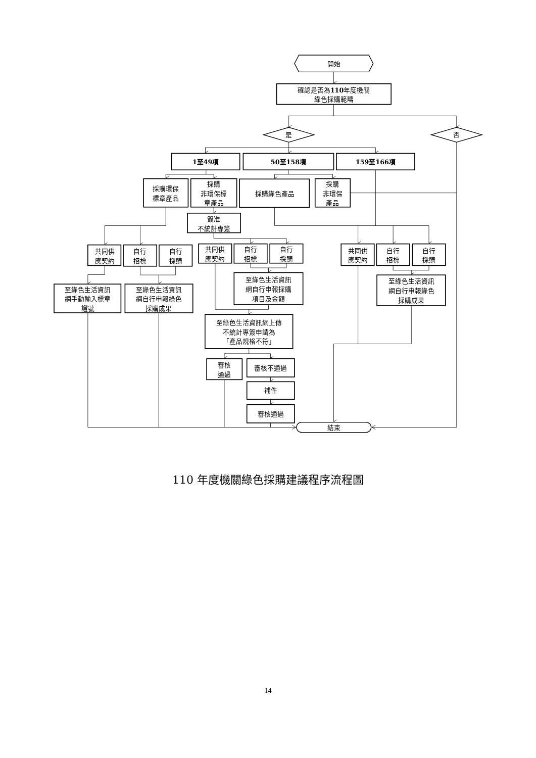開始
確認是否為110年度機關
綠色採購範疇
是
否
1至49項
50至158項
159至166項
採購環保
標章產品
採購
非環保標
章產品
採購綠色產品
採購
非環保
產品
簽准
不統計專簽
共同供
應契約
自行
招標
自行
採購
共同供
應契約
自行
招標
自行
採購
共同供
應契約
自行
招標
自行
採購
至綠色生活資訊
網手動輸入標章
證號
至綠色生活資訊
網自行申報綠色
採購成果
至綠色生活資訊
網自行申報採購
項目及金額
至綠色生活資訊
網自行申報綠色
採購成果
至綠色生活資訊網上傳
不統計專簽申請為
「產品規格不符」
審核
通過
審核不通過
補件
審核通過
結束
110 年度機關綠色採購建議程序流程圖
14